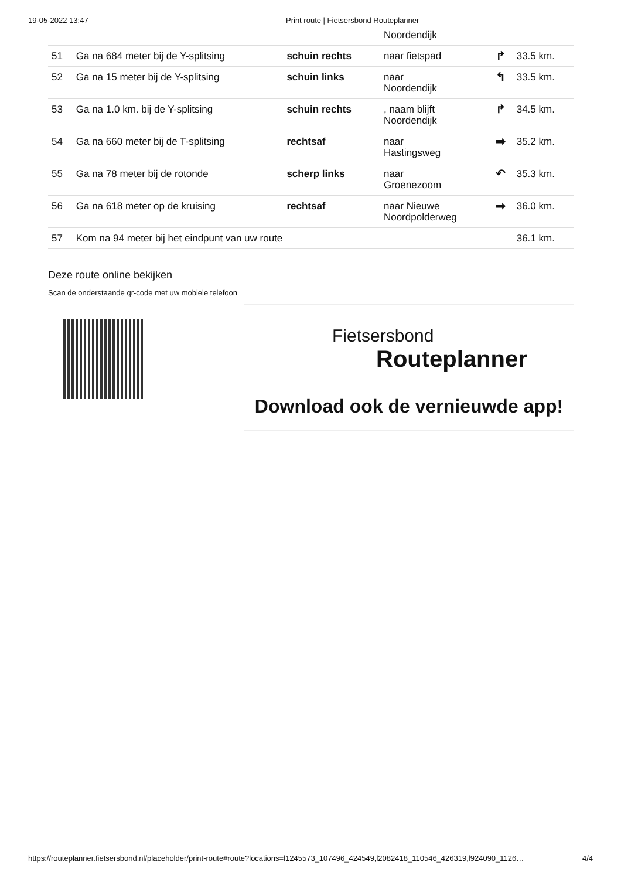19-05-2022 13:47 Print route | Fietsersbond Routeplanner
| | | | Noordendijk | | |
| 51 | Ga na 684 meter bij de Y-splitsing | schuin rechts | naar fietspad | ↱ | 33.5 km. |
| 52 | Ga na 15 meter bij de Y-splitsing | schuin links | naar Noordendijk | ↰ | 33.5 km. |
| 53 | Ga na 1.0 km. bij de Y-splitsing | schuin rechts | , naam blijft Noordendijk | ↱ | 34.5 km. |
| 54 | Ga na 660 meter bij de T-splitsing | rechtsaf | naar Hastingsweg | ➡ | 35.2 km. |
| 55 | Ga na 78 meter bij de rotonde | scherp links | naar Groenezoom | ↶ | 35.3 km. |
| 56 | Ga na 618 meter op de kruising | rechtsaf | naar Nieuwe Noordpolderweg | ➡ | 36.0 km. |
| 57 | Kom na 94 meter bij het eindpunt van uw route | | | | 36.1 km. |
Deze route online bekijken
Scan de onderstaande qr-code met uw mobiele telefoon
Fietsersbond
Routeplanner
Download ook de vernieuwde app!
https://routeplanner.fietsersbond.nl/placeholder/print-route#route?locations=l1245573_107496_424549,l2082418_110546_426319,l924090_1126… 4/4